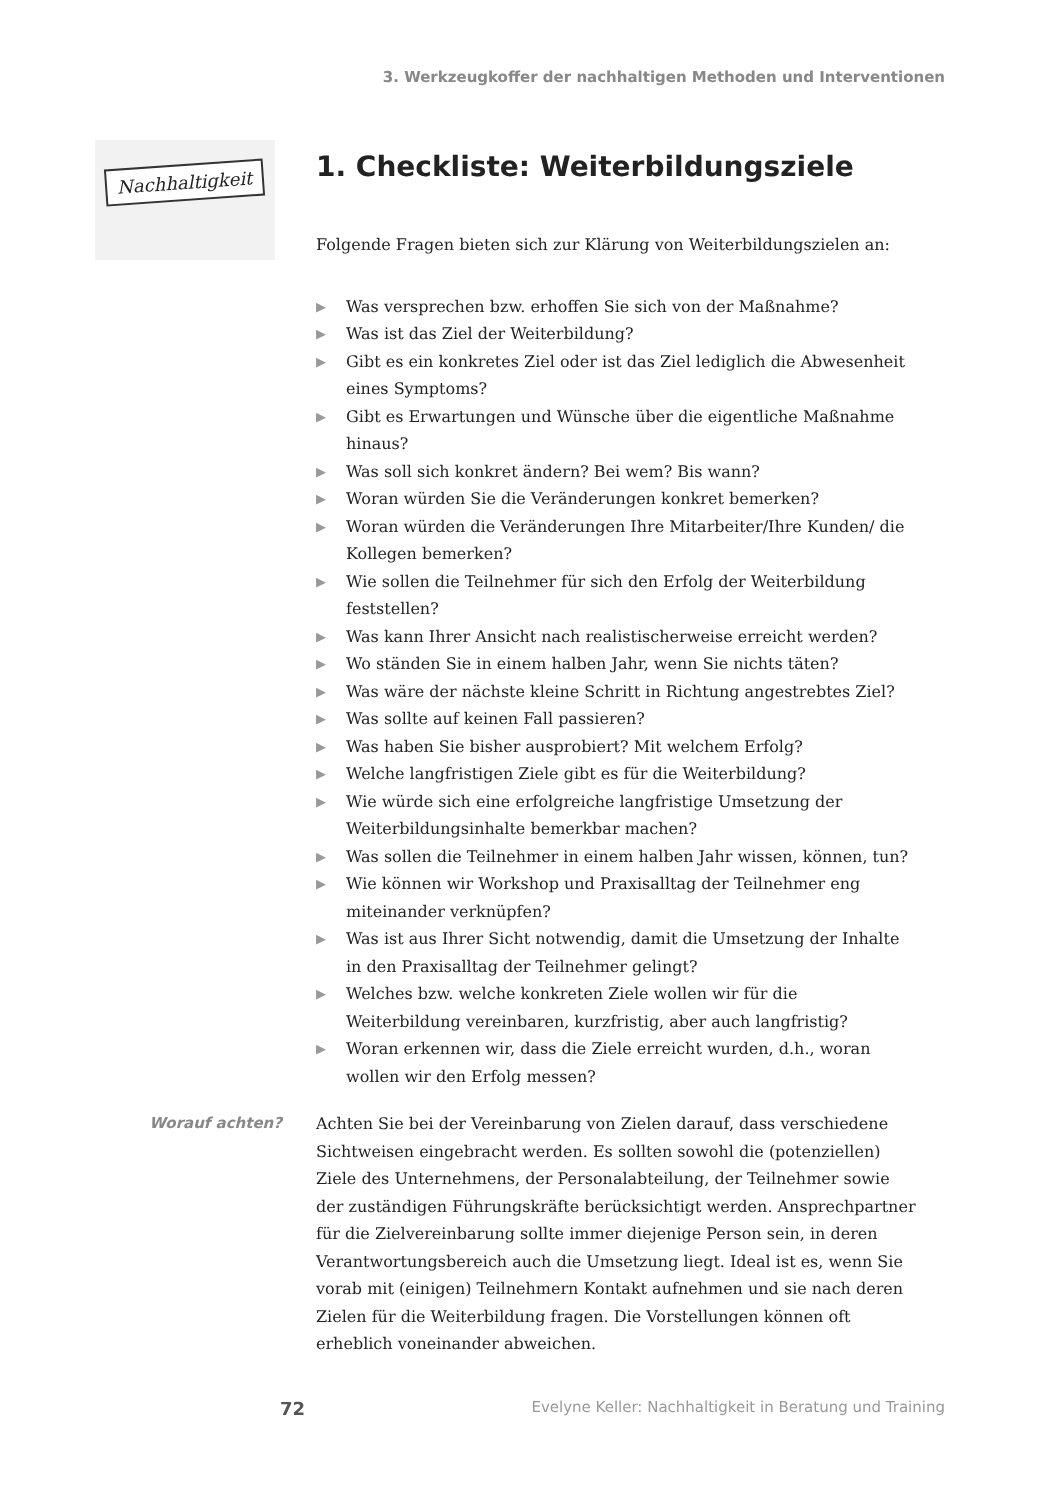3. Werkzeugkoffer der nachhaltigen Methoden und Interventionen
Nachhaltigkeit
1. Checkliste: Weiterbildungsziele
Folgende Fragen bieten sich zur Klärung von Weiterbildungszielen an:
▶ Was versprechen bzw. erhoffen Sie sich von der Maßnahme?
▶ Was ist das Ziel der Weiterbildung?
▶ Gibt es ein konkretes Ziel oder ist das Ziel lediglich die Abwesenheit eines Symptoms?
▶ Gibt es Erwartungen und Wünsche über die eigentliche Maßnahme hinaus?
▶ Was soll sich konkret ändern? Bei wem? Bis wann?
▶ Woran würden Sie die Veränderungen konkret bemerken?
▶ Woran würden die Veränderungen Ihre Mitarbeiter/Ihre Kunden/ die Kollegen bemerken?
▶ Wie sollen die Teilnehmer für sich den Erfolg der Weiterbildung feststellen?
▶ Was kann Ihrer Ansicht nach realistischerweise erreicht werden?
▶ Wo ständen Sie in einem halben Jahr, wenn Sie nichts täten?
▶ Was wäre der nächste kleine Schritt in Richtung angestrebtes Ziel?
▶ Was sollte auf keinen Fall passieren?
▶ Was haben Sie bisher ausprobiert? Mit welchem Erfolg?
▶ Welche langfristigen Ziele gibt es für die Weiterbildung?
▶ Wie würde sich eine erfolgreiche langfristige Umsetzung der Weiterbildungsinhalte bemerkbar machen?
▶ Was sollen die Teilnehmer in einem halben Jahr wissen, können, tun?
▶ Wie können wir Workshop und Praxisalltag der Teilnehmer eng miteinander verknüpfen?
▶ Was ist aus Ihrer Sicht notwendig, damit die Umsetzung der Inhalte in den Praxisalltag der Teilnehmer gelingt?
▶ Welches bzw. welche konkreten Ziele wollen wir für die Weiterbildung vereinbaren, kurzfristig, aber auch langfristig?
▶ Woran erkennen wir, dass die Ziele erreicht wurden, d.h., woran wollen wir den Erfolg messen?
Worauf achten?
Achten Sie bei der Vereinbarung von Zielen darauf, dass verschiedene Sichtweisen eingebracht werden. Es sollten sowohl die (potenziellen) Ziele des Unternehmens, der Personalabteilung, der Teilnehmer sowie der zuständigen Führungskräfte berücksichtigt werden. Ansprechpartner für die Zielvereinbarung sollte immer diejenige Person sein, in deren Verantwortungsbereich auch die Umsetzung liegt. Ideal ist es, wenn Sie vorab mit (einigen) Teilnehmern Kontakt aufnehmen und sie nach deren Zielen für die Weiterbildung fragen. Die Vorstellungen können oft erheblich voneinander abweichen.
72 Evelyne Keller: Nachhaltigkeit in Beratung und Training